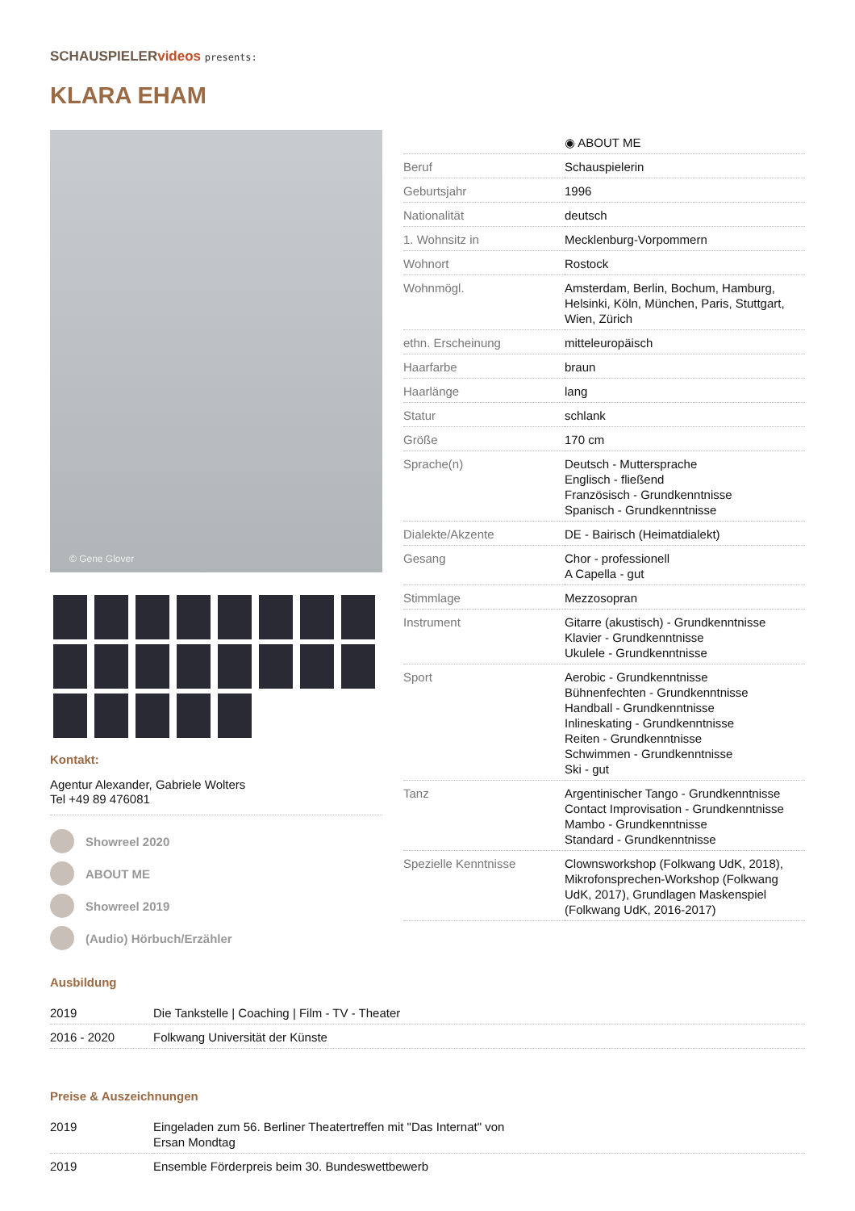SCHAUSPIELERvideos presents:
KLARA EHAM
© Gene Glover
Kontakt:
Agentur Alexander, Gabriele Wolters
Tel +49 89 476081
Showreel 2020
ABOUT ME
Showreel 2019
(Audio) Hörbuch/Erzähler
| | ◉ ABOUT ME |
| --- | --- |
| Beruf | Schauspielerin |
| Geburtsjahr | 1996 |
| Nationalität | deutsch |
| 1. Wohnsitz in | Mecklenburg-Vorpommern |
| Wohnort | Rostock |
| Wohnmögl. | Amsterdam, Berlin, Bochum, Hamburg, Helsinki, Köln, München, Paris, Stuttgart, Wien, Zürich |
| ethn. Erscheinung | mitteleuropäisch |
| Haarfarbe | braun |
| Haarlänge | lang |
| Statur | schlank |
| Größe | 170 cm |
| Sprache(n) | Deutsch - Muttersprache Englisch - fließend Französisch - Grundkenntnisse Spanisch - Grundkenntnisse |
| Dialekte/Akzente | DE - Bairisch (Heimatdialekt) |
| Gesang | Chor - professionell A Capella - gut |
| Stimmlage | Mezzosopran |
| Instrument | Gitarre (akustisch) - Grundkenntnisse Klavier - Grundkenntnisse Ukulele - Grundkenntnisse |
| Sport | Aerobic - Grundkenntnisse Bühnenfechten - Grundkenntnisse Handball - Grundkenntnisse Inlineskating - Grundkenntnisse Reiten - Grundkenntnisse Schwimmen - Grundkenntnisse Ski - gut |
| Tanz | Argentinischer Tango - Grundkenntnisse Contact Improvisation - Grundkenntnisse Mambo - Grundkenntnisse Standard - Grundkenntnisse |
| Spezielle Kenntnisse | Clownsworkshop (Folkwang UdK, 2018), Mikrofonsprechen-Workshop (Folkwang UdK, 2017), Grundlagen Maskenspiel (Folkwang UdK, 2016-2017) |
Ausbildung
| 2019 | Die Tankstelle / Coaching / Film - TV - Theater |
| 2016 - 2020 | Folkwang Universität der Künste |
Preise & Auszeichnungen
| 2019 | Eingeladen zum 56. Berliner Theatertreffen mit "Das Internat" von Ersan Mondtag |
| 2019 | Ensemble Förderpreis beim 30. Bundeswettbewerb |